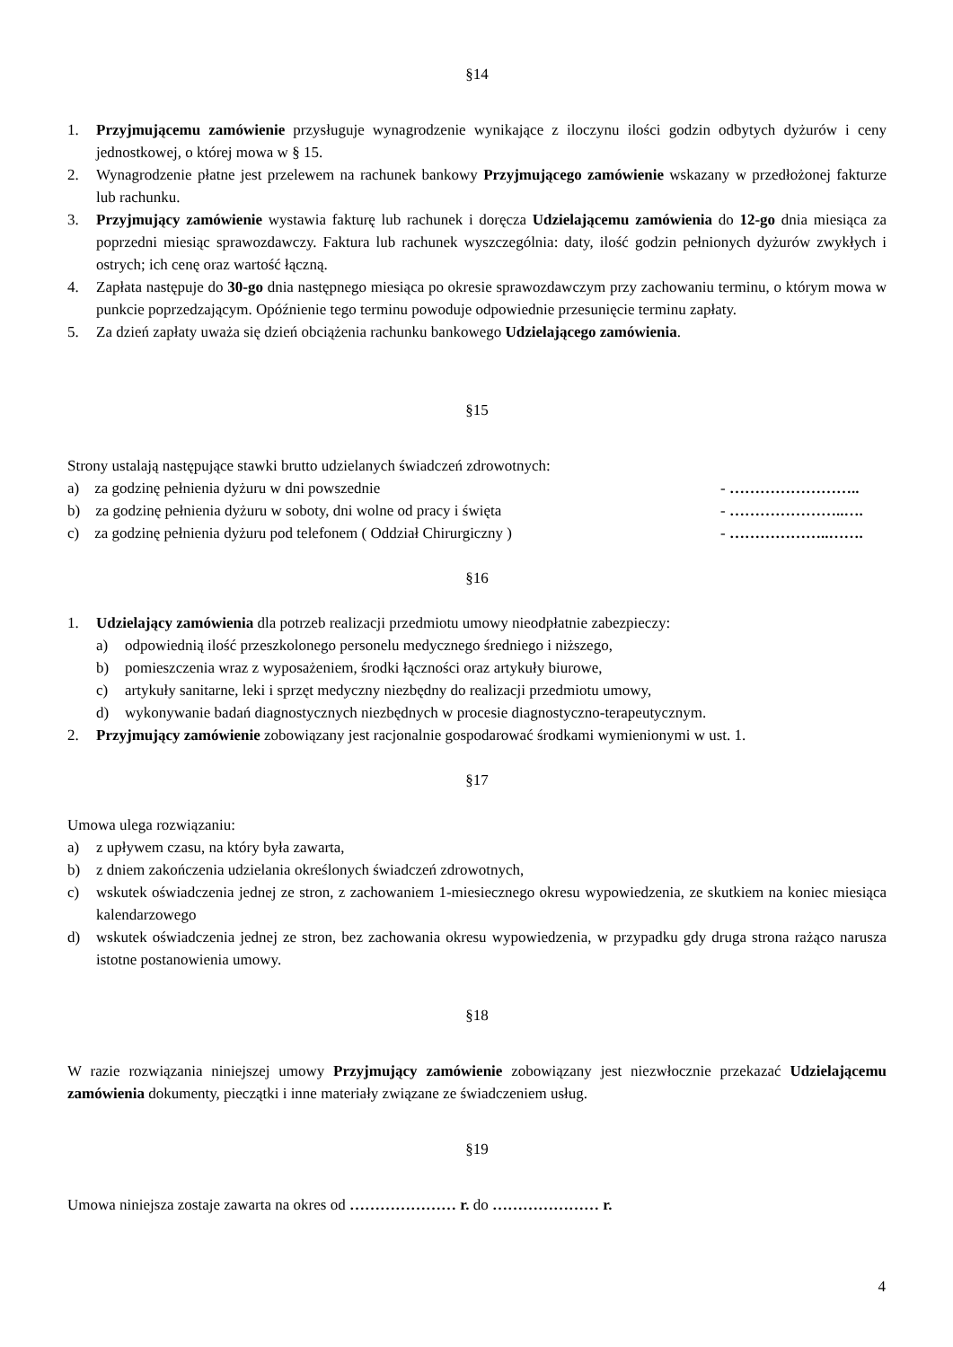§14
1. Przyjmującemu zamówienie przysługuje wynagrodzenie wynikające z iloczynu ilości godzin odbytych dyżurów i ceny jednostkowej, o której mowa w § 15.
2. Wynagrodzenie płatne jest przelewem na rachunek bankowy Przyjmującego zamówienie wskazany w przedłożonej fakturze lub rachunku.
3. Przyjmujący zamówienie wystawia fakturę lub rachunek i doręcza Udzielającemu zamówienia do 12-go dnia miesiąca za poprzedni miesiąc sprawozdawczy. Faktura lub rachunek wyszczególnia: daty, ilość godzin pełnionych dyżurów zwykłych i ostrych; ich cenę oraz wartość łączną.
4. Zapłata następuje do 30-go dnia następnego miesiąca po okresie sprawozdawczym przy zachowaniu terminu, o którym mowa w punkcie poprzedzającym. Opóźnienie tego terminu powoduje odpowiednie przesunięcie terminu zapłaty.
5. Za dzień zapłaty uważa się dzień obciążenia rachunku bankowego Udzielającego zamówienia.
§15
Strony ustalają następujące stawki brutto udzielanych świadczeń zdrowotnych:
a) za godzinę pełnienia dyżuru w dni powszednie - ……………………..
b) za godzinę pełnienia dyżuru w soboty, dni wolne od pracy i święta - …………………..….
c) za godzinę pełnienia dyżuru pod telefonem ( Oddział Chirurgiczny ) - ………………..…….
§16
1. Udzielający zamówienia dla potrzeb realizacji przedmiotu umowy nieodpłatnie zabezpieczy:
a) odpowiednią ilość przeszkolonego personelu medycznego średniego i niższego,
b) pomieszczenia wraz z wyposażeniem, środki łączności oraz artykuły biurowe,
c) artykuły sanitarne, leki i sprzęt medyczny niezbędny do realizacji przedmiotu umowy,
d) wykonywanie badań diagnostycznych niezbędnych w procesie diagnostyczno-terapeutycznym.
2. Przyjmujący zamówienie zobowiązany jest racjonalnie gospodarować środkami wymienionymi w ust. 1.
§17
Umowa ulega rozwiązaniu:
a) z upływem czasu, na który była zawarta,
b) z dniem zakończenia udzielania określonych świadczeń zdrowotnych,
c) wskutek oświadczenia jednej ze stron, z zachowaniem 1-miesiecznego okresu wypowiedzenia, ze skutkiem na koniec miesiąca kalendarzowego
d) wskutek oświadczenia jednej ze stron, bez zachowania okresu wypowiedzenia, w przypadku gdy druga strona rażąco narusza istotne postanowienia umowy.
§18
W razie rozwiązania niniejszej umowy Przyjmujący zamówienie zobowiązany jest niezwłocznie przekazać Udzielającemu zamówienia dokumenty, pieczątki i inne materiały związane ze świadczeniem usług.
§19
Umowa niniejsza zostaje zawarta na okres od ………………… r. do ………………… r.
4